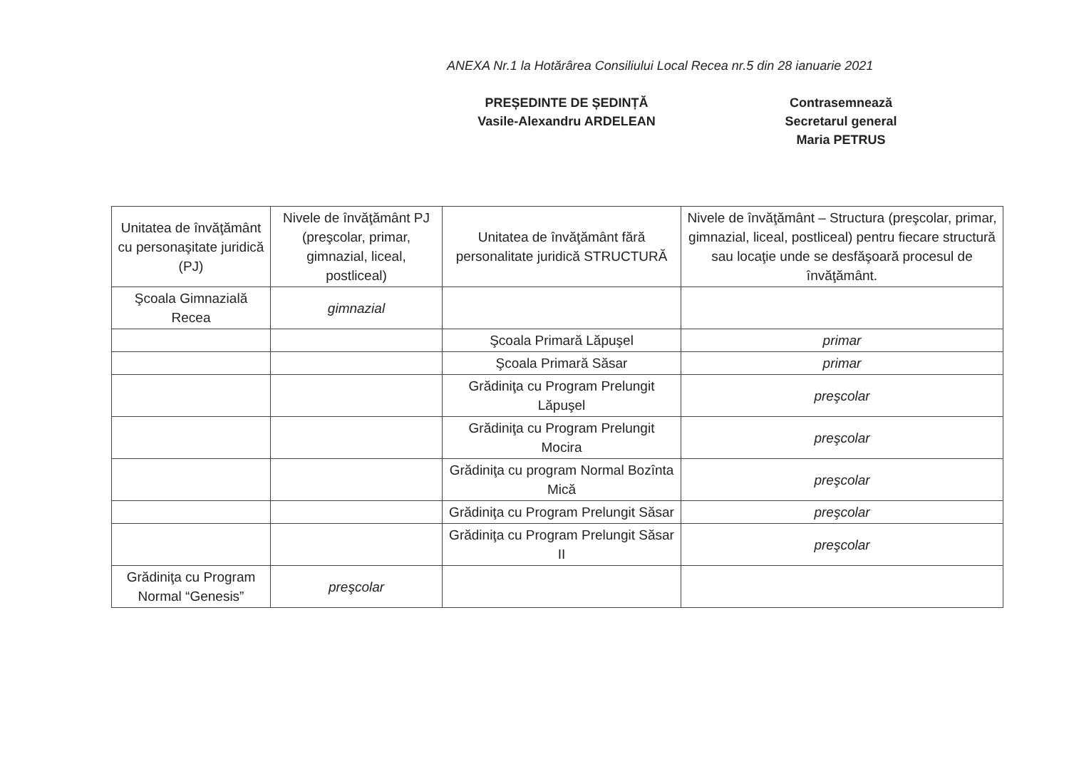ANEXA Nr.1 la Hotărârea Consiliului Local Recea nr.5 din 28 ianuarie 2021
PREȘEDINTE DE ȘEDINȚĂ
Vasile-Alexandru ARDELEAN
Contrasemnează
Secretarul general
Maria PETRUS
| Unitatea de învăţământ cu personaşitate juridică (PJ) | Nivele de învăţământ PJ (preşcolar, primar, gimnazial, liceal, postliceal) | Unitatea de învăţământ fără personalitate juridică STRUCTURĂ | Nivele de învăţământ – Structura (preşcolar, primar, gimnazial, liceal, postliceal) pentru fiecare structură sau locaţie unde se desfăşoară procesul de învăţământ. |
| --- | --- | --- | --- |
| Şcoala Gimnazială Recea | gimnazial | | |
| | | Şcoala Primară Lăpuşel | primar |
| | | Şcoala Primară Săsar | primar |
| | | Grădiniţa cu Program Prelungit Lăpuşel | preşcolar |
| | | Grădiniţa cu Program Prelungit Mocira | preşcolar |
| | | Grădiniţa cu program Normal Bozînta Mică | preşcolar |
| | | Grădiniţa cu Program Prelungit Săsar | preşcolar |
| | | Grădiniţa cu Program Prelungit Săsar II | preşcolar |
| Grădiniţa cu Program Normal “Genesis” | preşcolar | | |